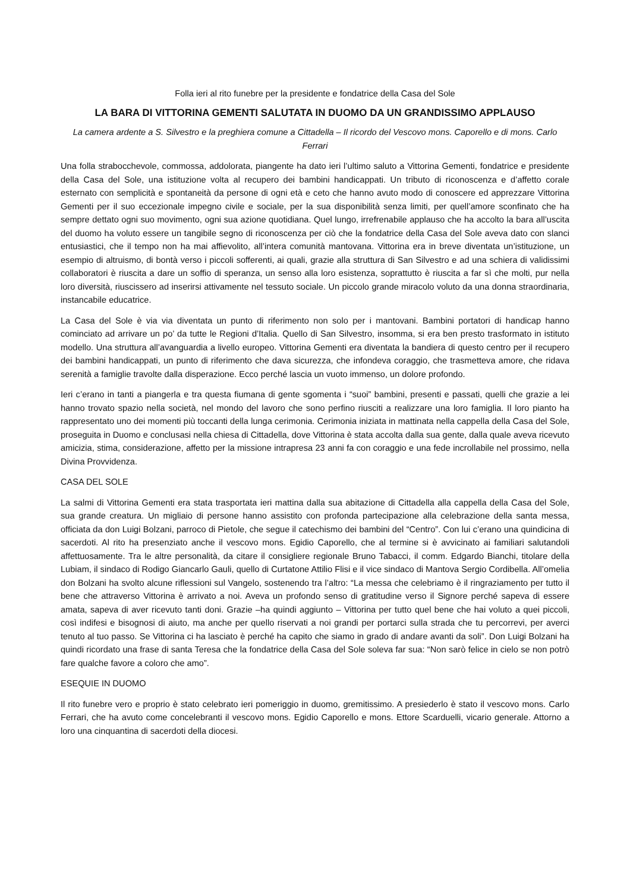Folla ieri al rito funebre per la presidente e fondatrice della Casa del Sole
LA BARA DI VITTORINA GEMENTI SALUTATA IN DUOMO DA UN GRANDISSIMO APPLAUSO
La camera ardente a S. Silvestro e la preghiera comune a Cittadella – Il ricordo del Vescovo mons. Caporello e di mons. Carlo Ferrari
Una folla strabocchevole, commossa, addolorata, piangente ha dato ieri l’ultimo saluto a Vittorina Gementi, fondatrice e presidente della Casa del Sole, una istituzione volta al recupero dei bambini handicappati. Un tributo di riconoscenza e d’affetto corale esternato con semplicità e spontaneità da persone di ogni età e ceto che hanno avuto modo di conoscere ed apprezzare Vittorina Gementi per il suo eccezionale impegno civile e sociale, per la sua disponibilità senza limiti, per quell’amore sconfinato che ha sempre dettato ogni suo movimento, ogni sua azione quotidiana. Quel lungo, irrefrenabile applauso che ha accolto la bara all’uscita del duomo ha voluto essere un tangibile segno di riconoscenza per ciò che la fondatrice della Casa del Sole aveva dato con slanci entusiastici, che il tempo non ha mai affievolito, all’intera comunità mantovana. Vittorina era in breve diventata un’istituzione, un esempio di altruismo, di bontà verso i piccoli sofferenti, ai quali, grazie alla struttura di San Silvestro e ad una schiera di validissimi collaboratori è riuscita a dare un soffio di speranza, un senso alla loro esistenza, soprattutto è riuscita a far sì che molti, pur nella loro diversità, riuscissero ad inserirsi attivamente nel tessuto sociale. Un piccolo grande miracolo voluto da una donna straordinaria, instancabile educatrice.
La Casa del Sole è via via diventata un punto di riferimento non solo per i mantovani. Bambini portatori di handicap hanno cominciato ad arrivare un po’ da tutte le Regioni d’Italia. Quello di San Silvestro, insomma, si era ben presto trasformato in istituto modello. Una struttura all’avanguardia a livello europeo. Vittorina Gementi era diventata la bandiera di questo centro per il recupero dei bambini handicappati, un punto di riferimento che dava sicurezza, che infondeva coraggio, che trasmetteva amore, che ridava serenità a famiglie travolte dalla disperazione. Ecco perché lascia un vuoto immenso, un dolore profondo.
Ieri c’erano in tanti a piangerla e tra questa fiumana di gente sgomenta i “suoi” bambini, presenti e passati, quelli che grazie a lei hanno trovato spazio nella società, nel mondo del lavoro che sono perfino riusciti a realizzare una loro famiglia. Il loro pianto ha rappresentato uno dei momenti più toccanti della lunga cerimonia. Cerimonia iniziata in mattinata nella cappella della Casa del Sole, proseguita in Duomo e conclusasi nella chiesa di Cittadella, dove Vittorina è stata accolta dalla sua gente, dalla quale aveva ricevuto amicizia, stima, considerazione, affetto per la missione intrapresa 23 anni fa con coraggio e una fede incrollabile nel prossimo, nella Divina Provvidenza.
CASA DEL SOLE
La salmi di Vittorina Gementi era stata trasportata ieri mattina dalla sua abitazione di Cittadella alla cappella della Casa del Sole, sua grande creatura. Un migliaio di persone hanno assistito con profonda partecipazione alla celebrazione della santa messa, officiata da don Luigi Bolzani, parroco di Pietole, che segue il catechismo dei bambini del “Centro”. Con lui c’erano una quindicina di sacerdoti. Al rito ha presenziato anche il vescovo mons. Egidio Caporello, che al termine si è avvicinato ai familiari salutandoli affettuosamente. Tra le altre personalità, da citare il consigliere regionale Bruno Tabacci, il comm. Edgardo Bianchi, titolare della Lubiam, il sindaco di Rodigo Giancarlo Gauli, quello di Curtatone Attilio Flisi e il vice sindaco di Mantova Sergio Cordibella. All’omelia don Bolzani ha svolto alcune riflessioni sul Vangelo, sostenendo tra l’altro: “La messa che celebriamo è il ringraziamento per tutto il bene che attraverso Vittorina è arrivato a noi. Aveva un profondo senso di gratitudine verso il Signore perché sapeva di essere amata, sapeva di aver ricevuto tanti doni. Grazie –ha quindi aggiunto – Vittorina per tutto quel bene che hai voluto a quei piccoli, così indifesi e bisognosi di aiuto, ma anche per quello riservati a noi grandi per portarci sulla strada che tu percorrevi, per averci tenuto al tuo passo. Se Vittorina ci ha lasciato è perché ha capito che siamo in grado di andare avanti da soli”. Don Luigi Bolzani ha quindi ricordato una frase di santa Teresa che la fondatrice della Casa del Sole soleva far sua: “Non sarò felice in cielo se non potrò fare qualche favore a coloro che amo”.
ESEQUIE IN DUOMO
Il rito funebre vero e proprio è stato celebrato ieri pomeriggio in duomo, gremitissimo. A presiederlo è stato il vescovo mons. Carlo Ferrari, che ha avuto come concelebranti il vescovo mons. Egidio Caporello e mons. Ettore Scarduelli, vicario generale. Attorno a loro una cinquantina di sacerdoti della diocesi.